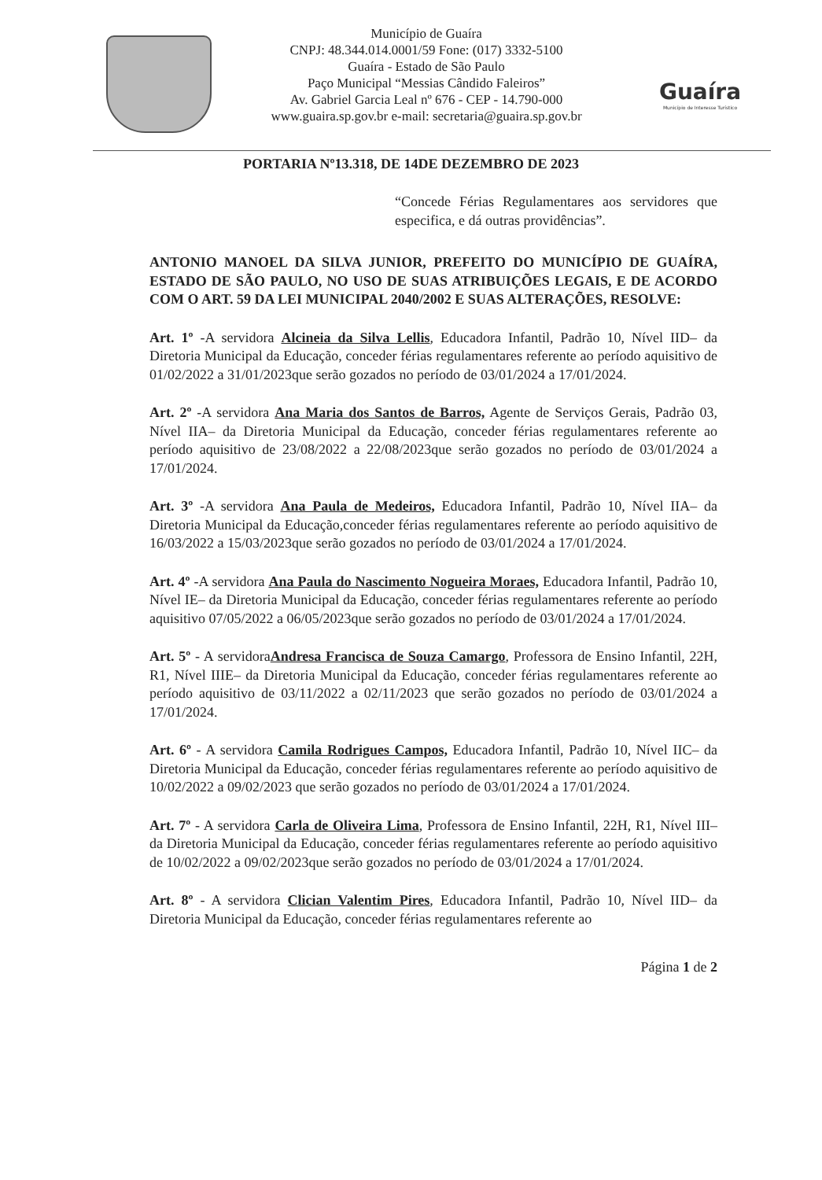Município de Guaíra
CNPJ: 48.344.014.0001/59 Fone: (017) 3332-5100
Guaíra - Estado de São Paulo
Paço Municipal “Messias Cândido Faleiros”
Av. Gabriel Garcia Leal nº 676 - CEP - 14.790-000
www.guaira.sp.gov.br e-mail: secretaria@guaira.sp.gov.br
Guaíra
Município de Interesse Turístico
PORTARIA Nº13.318, DE 14DE DEZEMBRO DE 2023
“Concede Férias Regulamentares aos servidores que especifica, e dá outras providências”.
ANTONIO MANOEL DA SILVA JUNIOR, PREFEITO DO MUNICÍPIO DE GUAÍRA, ESTADO DE SÃO PAULO, NO USO DE SUAS ATRIBUIÇÕES LEGAIS, E DE ACORDO COM O ART. 59 DA LEI MUNICIPAL 2040/2002 E SUAS ALTERAÇÕES, RESOLVE:
Art. 1º -A servidora Alcineia da Silva Lellis, Educadora Infantil, Padrão 10, Nível IID– da Diretoria Municipal da Educação, conceder férias regulamentares referente ao período aquisitivo de 01/02/2022 a 31/01/2023que serão gozados no período de 03/01/2024 a 17/01/2024.
Art. 2º -A servidora Ana Maria dos Santos de Barros, Agente de Serviços Gerais, Padrão 03, Nível IIA– da Diretoria Municipal da Educação, conceder férias regulamentares referente ao período aquisitivo de 23/08/2022 a 22/08/2023que serão gozados no período de 03/01/2024 a 17/01/2024.
Art. 3º -A servidora Ana Paula de Medeiros, Educadora Infantil, Padrão 10, Nível IIA– da Diretoria Municipal da Educação,conceder férias regulamentares referente ao período aquisitivo de 16/03/2022 a 15/03/2023que serão gozados no período de 03/01/2024 a 17/01/2024.
Art. 4º -A servidora Ana Paula do Nascimento Nogueira Moraes, Educadora Infantil, Padrão 10, Nível IE– da Diretoria Municipal da Educação, conceder férias regulamentares referente ao período aquisitivo 07/05/2022 a 06/05/2023que serão gozados no período de 03/01/2024 a 17/01/2024.
Art. 5º - A servidoraAndresa Francisca de Souza Camargo, Professora de Ensino Infantil, 22H, R1, Nível IIIE– da Diretoria Municipal da Educação, conceder férias regulamentares referente ao período aquisitivo de 03/11/2022 a 02/11/2023 que serão gozados no período de 03/01/2024 a 17/01/2024.
Art. 6º - A servidora Camila Rodrigues Campos, Educadora Infantil, Padrão 10, Nível IIC– da Diretoria Municipal da Educação, conceder férias regulamentares referente ao período aquisitivo de 10/02/2022 a 09/02/2023 que serão gozados no período de 03/01/2024 a 17/01/2024.
Art. 7º - A servidora Carla de Oliveira Lima, Professora de Ensino Infantil, 22H, R1, Nível III– da Diretoria Municipal da Educação, conceder férias regulamentares referente ao período aquisitivo de 10/02/2022 a 09/02/2023que serão gozados no período de 03/01/2024 a 17/01/2024.
Art. 8º - A servidora Clician Valentim Pires, Educadora Infantil, Padrão 10, Nível IID– da Diretoria Municipal da Educação, conceder férias regulamentares referente ao
Página 1 de 2